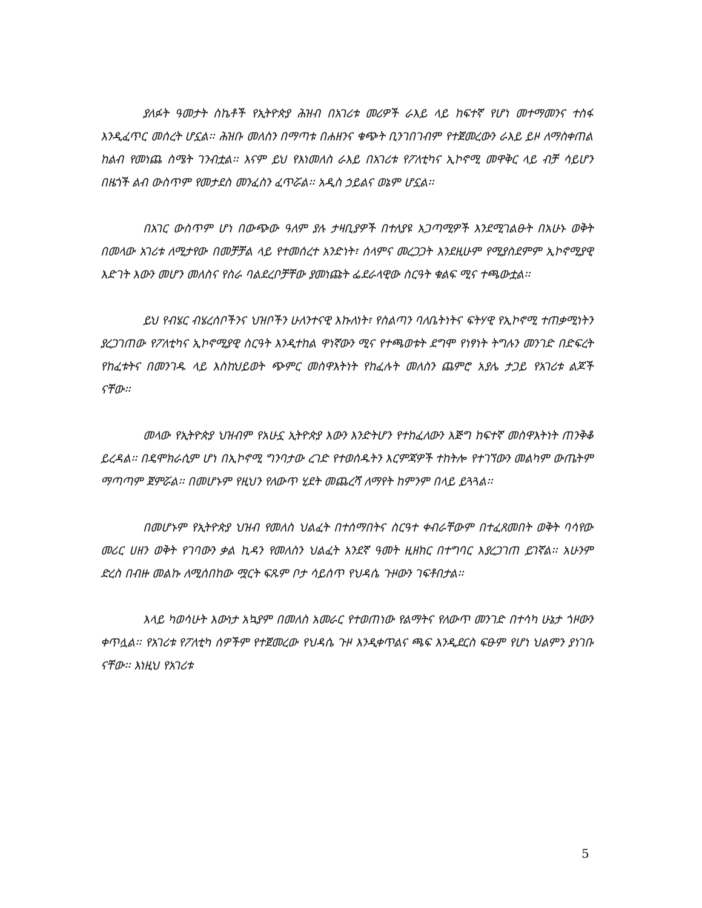ያለፉት ዓመታት ስኬቶች የኢትዮጵያ ሕዝብ በአገሪቱ መሪዎች ራእይ ላይ ከፍተኛ የሆነ መተማመንና ተስፋ እንዲፈጥር መሰረት ሆኗል፡፡ ሕዝቡ መለስን በማጣቱ በሐዘንና ቁጭት ቢንገበገብም የተጀመረውን ራእይ ይዞ ለማስቀጠል ከልብ የመነጨ ስሜት ገንብቷል፡፡ እናም ይህ የእነመለስ ራእይ በአገሪቱ የፖለቲካና ኢኮኖሚ መዋቅር ላይ ብቻ ሳይሆን በዜጎች ልብ ውስጥም የመታደስ መንፈስን ፈጥሯል፡፡ አዲስ ኃይልና ወኔም ሆኗል፡፡
በአገር ውስጥም ሆነ በውጭው ዓለም ያሉ ታዛቢያዎች በተለያዩ አጋጣሚዎች እንደሚገልፁት በአሁኑ ወቅት በመላው አገሪቱ ለሚታየው በመቻቻል ላይ የተመሰረተ አንድነት፣ ሰላምና መረጋጋት እንደዚሁም የሚያስደምም ኢኮኖሚያዊ እድገት እውን መሆን መለስና የስራ ባልደረቦቻቸው ያመነጩት ፌደራላዊው ስርዓት ቁልፍ ሚና ተጫውቷል፡፡
ይህ የብሄር ብሄረሰቦችንና ህዝቦችን ሁለንተናዊ እኩለነት፣ የስልጣን ባለቤትነትና ፍትሃዊ የኢኮኖሚ ተጠቃሚነትን ያረጋገጠው የፖለቲካና ኢኮኖሚያዊ ስርዓት እንዲተከል ዋነኛውን ሚና የተጫወቱት ደግሞ የነፃነት ትግሉን መንገድ በድፍረት የከፈቱትና በመንገዱ ላይ እስከህይወት ጭምር መስዋእትነት የከፈሉት መለስን ጨምሮ አያሌ ታጋይ የአገሪቱ ልጆች ናቸው፡፡
መላው የኢትዮጵያ ህዝብም የአሁኗ ኢትዮጵያ እውን እንድትሆን የተከፈለውን እጅግ ከፍተኛ መስዋእትነት ጠንቅቆ ይረዳል፡፡ በዴሞክራሲም ሆነ በኢኮኖሚ ግንባታው ረገድ የተወሰዱትን እርምጃዎች ተከትሎ የተገኘውን መልካም ውጤትም ማጣጣም ጀምሯል፡፡ በመሆኑም የዚህን የለውጥ ሂደት መጨረሻ ለማየት ከምንም በላይ ይጓጓል፡፡
በመሆኑም የኢትዮጵያ ህዝብ የመለስ ህልፈት በተሰማበትና ስርዓተ ቀብራቸውም በተፈጸመበት ወቅት ባሳየው መሪር ሀዘን ወቅት የገባውን ቃል ኪዳን የመለስን ህልፈት አንደኛ ዓመት ዚዘክር በተግባር እያረጋገጠ ይገኛል፡፡ አሁንም ድረስ በብዙ መልኩ ለሚሰበከው ሟርት ፍጹም ቦታ ሳይሰጥ የህዳሴ ጉዞውን ገፍቶበታል፡፡
እላይ ካወሳሁት እውነታ አኳያም በመለስ አመራር የተወጠነው የልማትና የለውጥ መንገድ በተሳካ ሁኔታ ጎዞውን ቀጥሏል፡፡ የአገሪቱ የፖለቲካ ሰዎችም የተጀመረው የህዳሴ ጉዞ እንዲቀጥልና ጫፍ እንዲደርስ ፍፁም የሆነ ህልምን ያነገቡ ናቸው፡፡ እነዚህ የአገሪቱ
5